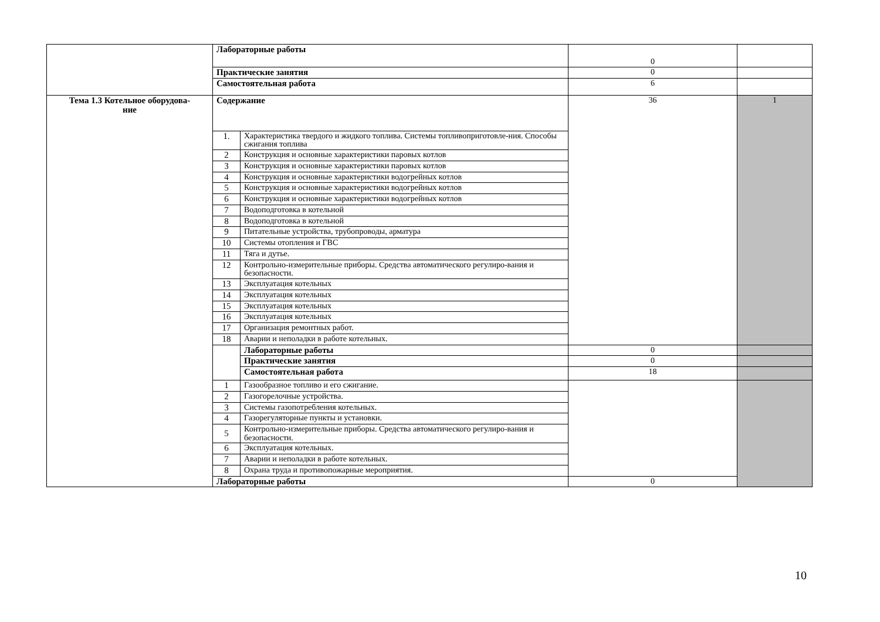| | Лабораторные работы | | 0 | |
| | Практические занятия | | 0 | |
| | Самостоятельная работа | | 6 | |
| Тема 1.3 Котельное оборудова- ние | Содержание | | 36 | 1 |
| | 1. | Характеристика твердого и жидкого топлива. Системы топливоприготовле-ния. Способы сжигания топлива | | |
| | 2 | Конструкция и основные характеристики паровых котлов | | |
| | 3 | Конструкция и основные характеристики паровых котлов | | |
| | 4 | Конструкция и основные характеристики водогрейных котлов | | |
| | 5 | Конструкция и основные характеристики водогрейных котлов | | |
| | 6 | Конструкция и основные характеристики водогрейных котлов | | |
| | 7 | Водоподготовка в котельной | | |
| | 8 | Водоподготовка в котельной | | |
| | 9 | Питательные устройства, трубопроводы, арматура | | |
| | 10 | Системы отопления и ГВС | | |
| | 11 | Тяга и дутье. | | |
| | 12 | Контрольно-измерительные приборы. Средства автоматического регулиро-вания и безопасности. | | |
| | 13 | Эксплуатация котельных | | |
| | 14 | Эксплуатация котельных | | |
| | 15 | Эксплуатация котельных | | |
| | 16 | Эксплуатация котельных | | |
| | 17 | Организация ремонтных работ. | | |
| | 18 | Аварии и неполадки в работе котельных. | | |
| | | Лабораторные работы | 0 | |
| | | Практические занятия | 0 | |
| | | Самостоятельная работа | 18 | |
| | 1 | Газообразное топливо и его сжигание. | | |
| | 2 | Газогорелочные устройства. | | |
| | 3 | Системы газопотребления котельных. | | |
| | 4 | Газорегуляторные пункты и установки. | | |
| | 5 | Контрольно-измерительные приборы. Средства автоматического регулиро-вания и безопасности. | | |
| | 6 | Эксплуатация котельных. | | |
| | 7 | Аварии и неполадки в работе котельных. | | |
| | 8 | Охрана труда и противопожарные мероприятия. | | |
| | Лабораторные работы | | 0 | |
10